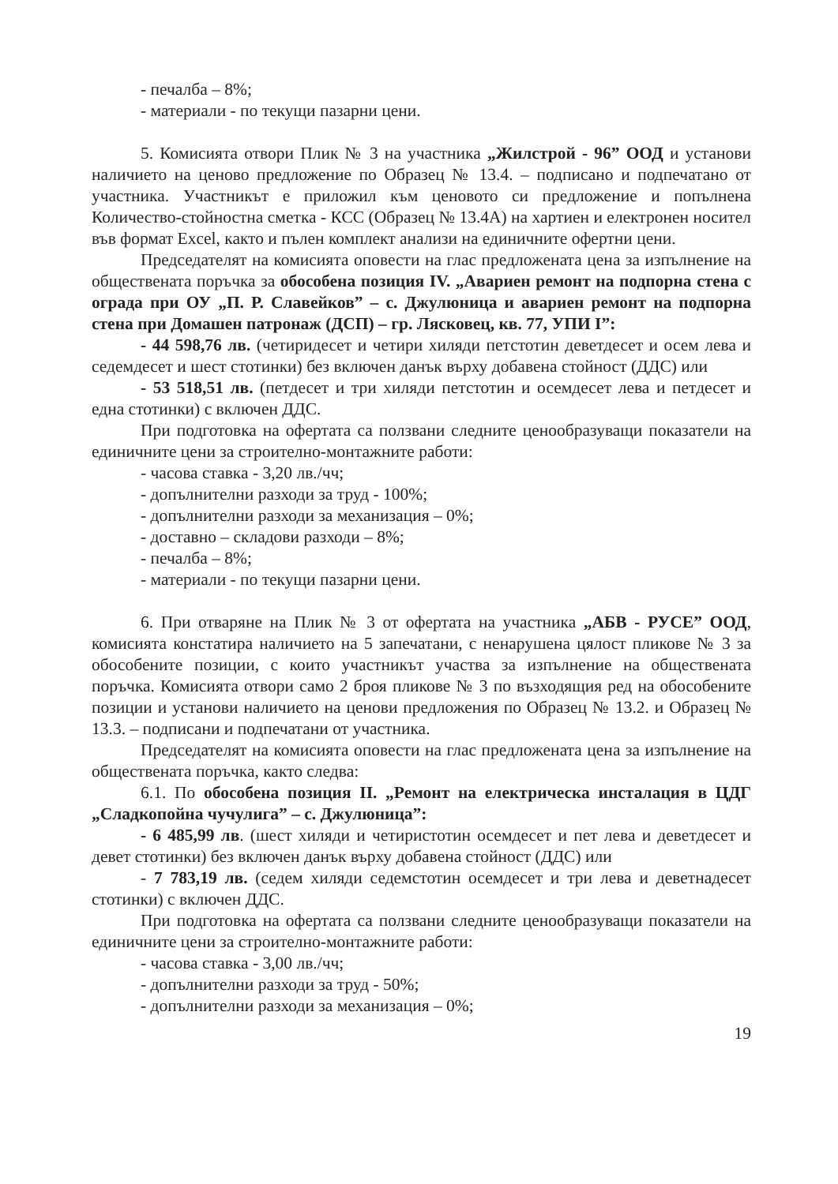- печалба – 8%;
- материали - по текущи пазарни цени.
5. Комисията отвори Плик № 3 на участника „Жилстрой - 96” ООД и установи наличието на ценово предложение по Образец № 13.4. – подписано и подпечатано от участника. Участникът е приложил към ценовото си предложение и попълнена Количество-стойностна сметка - КСС (Образец № 13.4А) на хартиен и електронен носител във формат Excel, както и пълен комплект анализи на единичните офертни цени.
Председателят на комисията оповести на глас предложената цена за изпълнение на обществената поръчка за обособена позиция IV. „Авариен ремонт на подпорна стена с ограда при ОУ „П. Р. Славейков” – с. Джулюница и авариен ремонт на подпорна стена при Домашен патронаж (ДСП) – гр. Лясковец, кв. 77, УПИ I”:
- 44 598,76 лв. (четиридесет и четири хиляди петстотин деветдесет и осем лева и седемдесет и шест стотинки) без включен данък върху добавена стойност (ДДС) или
- 53 518,51 лв. (петдесет и три хиляди петстотин и осемдесет лева и петдесет и една стотинки) с включен ДДС.
При подготовка на офертата са ползвани следните ценообразуващи показатели на единичните цени за строително-монтажните работи:
- часова ставка - 3,20 лв./чч;
- допълнителни разходи за труд - 100%;
- допълнителни разходи за механизация – 0%;
- доставно – складови разходи – 8%;
- печалба – 8%;
- материали - по текущи пазарни цени.
6. При отваряне на Плик № 3 от офертата на участника „АБВ - РУСЕ” ООД, комисията констатира наличието на 5 запечатани, с ненарушена цялост пликове № 3 за обособените позиции, с които участникът участва за изпълнение на обществената поръчка. Комисията отвори само 2 броя пликове № 3 по възходящия ред на обособените позиции и установи наличието на ценови предложения по Образец № 13.2. и Образец № 13.3. – подписани и подпечатани от участника.
Председателят на комисията оповести на глас предложената цена за изпълнение на обществената поръчка, както следва:
6.1. По обособена позиция II. „Ремонт на електрическа инсталация в ЦДГ „Сладкопойна чучулига” – с. Джулюница”:
- 6 485,99 лв. (шест хиляди и четиристотин осемдесет и пет лева и деветдесет и девет стотинки) без включен данък върху добавена стойност (ДДС) или
- 7 783,19 лв. (седем хиляди седемстотин осемдесет и три лева и деветнадесет стотинки) с включен ДДС.
При подготовка на офертата са ползвани следните ценообразуващи показатели на единичните цени за строително-монтажните работи:
- часова ставка - 3,00 лв./чч;
- допълнителни разходи за труд - 50%;
- допълнителни разходи за механизация – 0%;
19